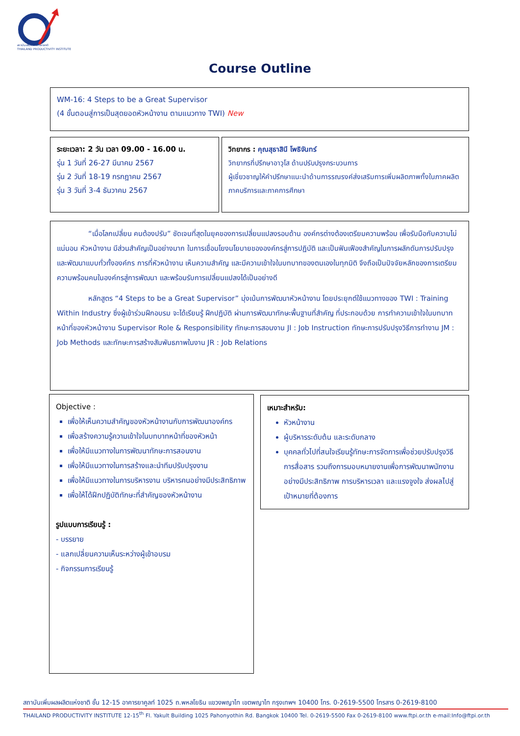สถาบันเพิ่มผลผลิตแห่งชาติ
THAILAND PRODUCTIVITY INSTITUTE
Course Outline
WM-16: 4 Steps to be a Great Supervisor
(4 ขั้นตอนสู่การเป็นสุดยอดหัวหน้างาน ตามแนวทาง TWI) New
ระยะเวลา: 2 วัน เวลา 09.00 - 16.00 น.
รุ่น 1 วันที่ 26-27 มีนาคม 2567
รุ่น 2 วันที่ 18-19 กรกฎาคม 2567
รุ่น 3 วันที่ 3-4 ธันวาคม 2567
วิทยากร : คุณสุธาสินี โพธิจันทร์
วิทยากรที่ปรึกษาอาวุโส ด้านปรับปรุงกระบวนการ
ผู้เชี่ยวชาญให้คำปรึกษาแนะนำด้านการรณรงค์ส่งเสริมการเพิ่มผลิตภาพทั้งในภาคผลิต ภาคบริการและภาคการศึกษา
“เมื่อโลกเปลี่ยน คนต้องปรับ” ชัดเจนที่สุดในยุคของการเปลี่ยนแปลงรอบด้าน องค์กรต่างต้องเตรียมความพร้อม เพื่อรับมือกับความไม่แน่นอน หัวหน้างาน มีส่วนสำคัญเป็นอย่างมาก ในการเชื่อมโยงนโยบายขององค์กรสู่การปฏิบัติ และเป็นฟันเฟืองสำคัญในการผลักดันการปรับปรุงและพัฒนาแบบทั่วทั้งองค์กร การที่หัวหน้างาน เห็นความสำคัญ และมีความเข้าใจในบทบาทของตนเองในทุกมิติ จึงถือเป็นปัจจัยหลักของการเตรียมความพร้อมคนในองค์กรสู่การพัฒนา และพร้อมรับการเปลี่ยนแปลงได้เป็นอย่างดี
หลักสูตร “4 Steps to be a Great Supervisor” มุ่งเน้นการพัฒนาหัวหน้างาน โดยประยุกต์ใช้แนวทางของ TWI : Training Within Industry ซึ่งผู้เข้าร่วมฝึกอบรม จะได้เรียนรู้ ฝึกปฏิบัติ ผ่านการพัฒนาทักษะพื้นฐานที่สำคัญ ที่ประกอบด้วย การทำความเข้าใจในบทบาทหน้าที่ของหัวหน้างาน Supervisor Role & Responsibility ทักษะการสอนงาน JI : Job Instruction ทักษะการปรับปรุงวิธีการทำงาน JM : Job Methods และทักษะการสร้างสัมพันธภาพในงาน JR : Job Relations
Objective :
เพื่อให้เห็นความสำคัญของหัวหน้างานกับการพัฒนาองค์กร
เพื่อสร้างความรู้ความเข้าใจในบทบาทหน้าที่ของหัวหน้า
เพื่อให้มีแนวทางในการพัฒนาทักษะการสอนงาน
เพื่อให้มีแนวทางในการสร้างและนำทีมปรับปรุงงาน
เพื่อให้มีแนวทางในการบริหารงาน บริหารคนอย่างมีประสิทธิภาพ
เพื่อให้ได้ฝึกปฏิบัติทักษะที่สำคัญของหัวหน้างาน
รูปแบบการเรียนรู้ :
- บรรยาย
- แลกเปลี่ยนความเห็นระหว่างผู้เข้าอบรม
- กิจกรรมการเรียนรู้
เหมาะสำหรับ:
หัวหน้างาน
ผู้บริหารระดับต้น และระดับกลาง
บุคคลทั่วไปที่สนใจเรียนรู้ทักษะการจัดการเพื่อช่วยปรับปรุงวิธีการสื่อสาร รวมถึงการมอบหมายงานเพื่อการพัฒนาพนักงานอย่างมีประสิทธิภาพ การบริหารเวลา และแรงจูงใจ ส่งผลไปสู่เป้าหมายที่ต้องการ
สถาบันเพิ่มผลผลิตแห่งชาติ ชั้น 12-15 อาคารยาคูลท์ 1025 ถ.พหลโยธิน แขวงพญาไท เขตพญาไท กรุงเทพฯ 10400 โทร. 0-2619-5500 โทรสาร 0-2619-8100
THAILAND PRODUCTIVITY INSTITUTE 12-15<sup>th</sup> Fl. Yakult Building 1025 Pahonyothin Rd. Bangkok 10400 Tel. 0-2619-5500 Fax 0-2619-8100 www.ftpi.or.th e-mail:Info@ftpi.or.th